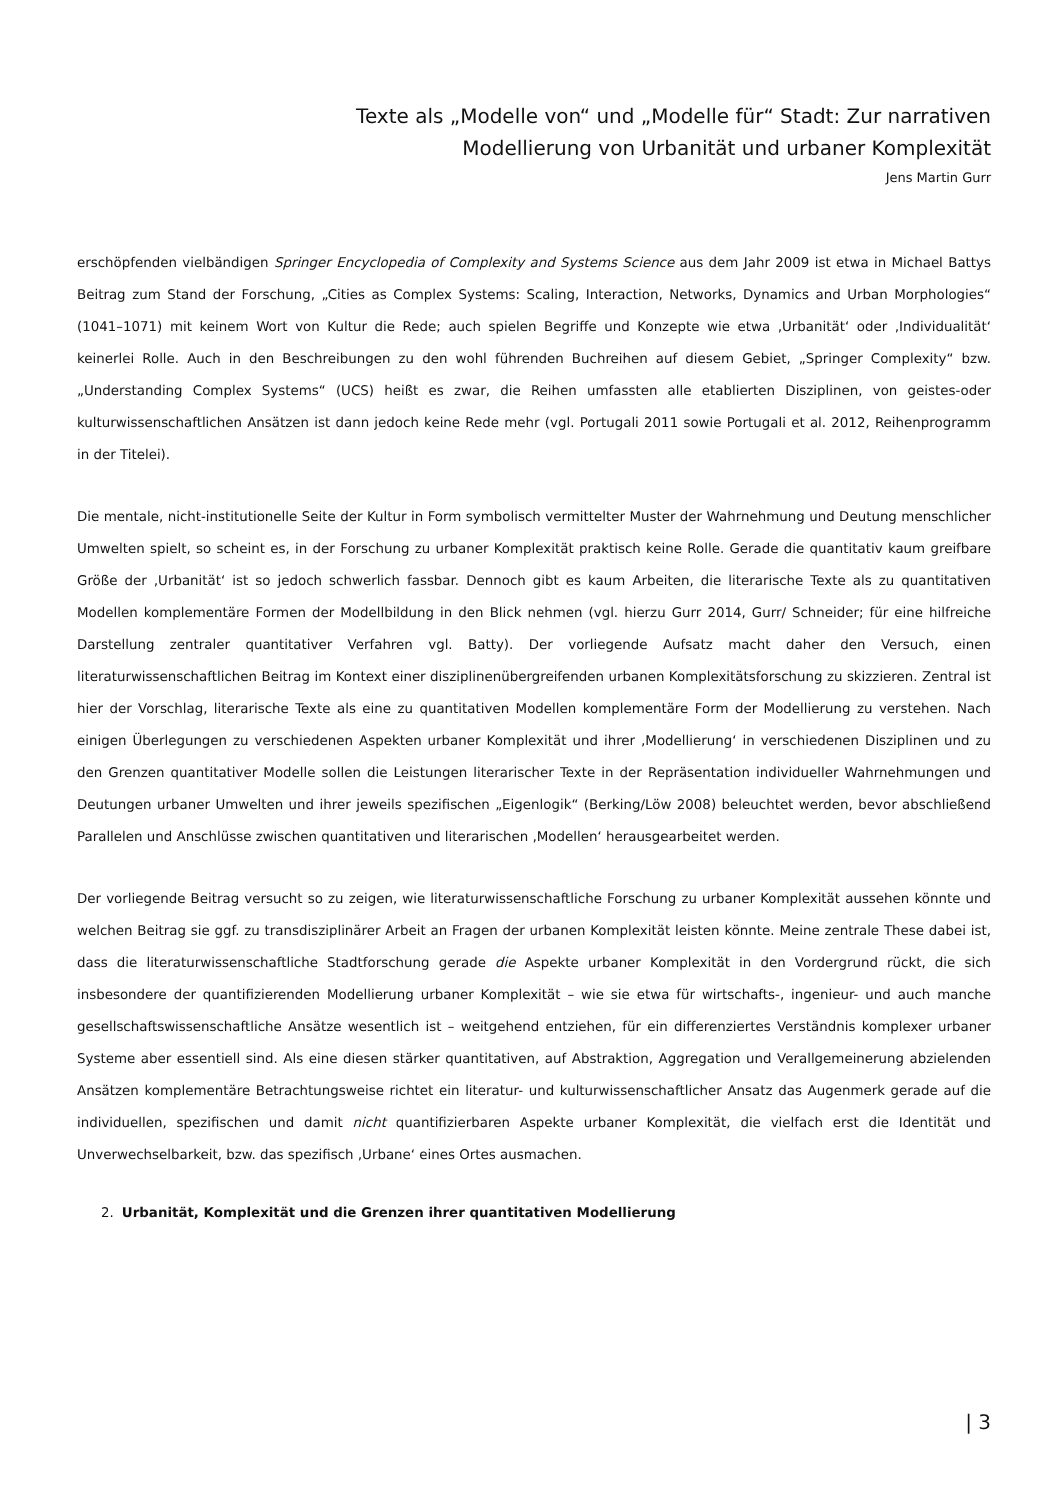Texte als „Modelle von“ und „Modelle für“ Stadt: Zur narrativen
Modellierung von Urbanität und urbaner Komplexität
Jens Martin Gurr
erschöpfenden vielbändigen Springer Encyclopedia of Complexity and Systems Science aus dem Jahr 2009 ist etwa in Michael Battys Beitrag zum Stand der Forschung, „Cities as Complex Systems: Scaling, Interaction, Networks, Dynamics and Urban Morphologies“ (1041–1071) mit keinem Wort von Kultur die Rede; auch spielen Begriffe und Konzepte wie etwa ‚Urbanität‘ oder ‚Individualität‘ keinerlei Rolle. Auch in den Beschreibungen zu den wohl führenden Buchreihen auf diesem Gebiet, „Springer Complexity“ bzw. „Understanding Complex Systems“ (UCS) heißt es zwar, die Reihen umfassten alle etablierten Disziplinen, von geistes-oder kulturwissenschaftlichen Ansätzen ist dann jedoch keine Rede mehr (vgl. Portugali 2011 sowie Portugali et al. 2012, Reihenprogramm in der Titelei).
Die mentale, nicht-institutionelle Seite der Kultur in Form symbolisch vermittelter Muster der Wahrnehmung und Deutung menschlicher Umwelten spielt, so scheint es, in der Forschung zu urbaner Komplexität praktisch keine Rolle. Gerade die quantitativ kaum greifbare Größe der ‚Urbanität‘ ist so jedoch schwerlich fassbar. Dennoch gibt es kaum Arbeiten, die literarische Texte als zu quantitativen Modellen komplementäre Formen der Modellbildung in den Blick nehmen (vgl. hierzu Gurr 2014, Gurr/ Schneider; für eine hilfreiche Darstellung zentraler quantitativer Verfahren vgl. Batty). Der vorliegende Aufsatz macht daher den Versuch, einen literaturwissenschaftlichen Beitrag im Kontext einer disziplinenübergreifenden urbanen Komplexitätsforschung zu skizzieren. Zentral ist hier der Vorschlag, literarische Texte als eine zu quantitativen Modellen komplementäre Form der Modellierung zu verstehen. Nach einigen Überlegungen zu verschiedenen Aspekten urbaner Komplexität und ihrer ‚Modellierung‘ in verschiedenen Disziplinen und zu den Grenzen quantitativer Modelle sollen die Leistungen literarischer Texte in der Repräsentation individueller Wahrnehmungen und Deutungen urbaner Umwelten und ihrer jeweils spezifischen „Eigenlogik“ (Berking/Löw 2008) beleuchtet werden, bevor abschließend Parallelen und Anschlüsse zwischen quantitativen und literarischen ‚Modellen‘ herausgearbeitet werden.
Der vorliegende Beitrag versucht so zu zeigen, wie literaturwissenschaftliche Forschung zu urbaner Komplexität aussehen könnte und welchen Beitrag sie ggf. zu transdisziplinärer Arbeit an Fragen der urbanen Komplexität leisten könnte. Meine zentrale These dabei ist, dass die literaturwissenschaftliche Stadtforschung gerade die Aspekte urbaner Komplexität in den Vordergrund rückt, die sich insbesondere der quantifizierenden Modellierung urbaner Komplexität – wie sie etwa für wirtschafts-, ingenieur- und auch manche gesellschaftswissenschaftliche Ansätze wesentlich ist – weitgehend entziehen, für ein differenziertes Verständnis komplexer urbaner Systeme aber essentiell sind. Als eine diesen stärker quantitativen, auf Abstraktion, Aggregation und Verallgemeinerung abzielenden Ansätzen komplementäre Betrachtungsweise richtet ein literatur- und kulturwissenschaftlicher Ansatz das Augenmerk gerade auf die individuellen, spezifischen und damit nicht quantifizierbaren Aspekte urbaner Komplexität, die vielfach erst die Identität und Unverwechselbarkeit, bzw. das spezifisch ‚Urbane‘ eines Ortes ausmachen.
2. Urbanität, Komplexität und die Grenzen ihrer quantitativen Modellierung
| 3